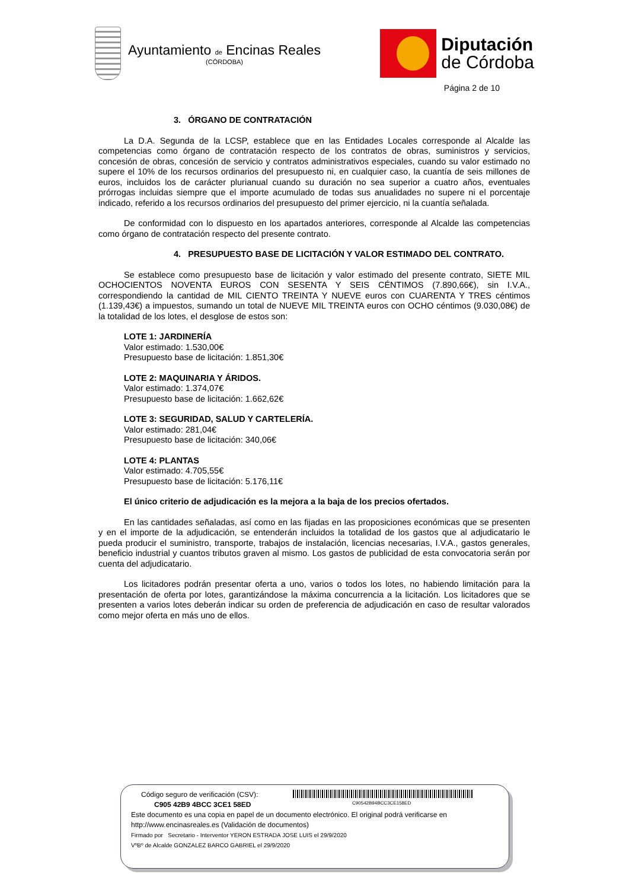Ayuntamiento de Encinas Reales
(CÓRDOBA)
Diputación
de Córdoba
Página 2 de 10
3. ÓRGANO DE CONTRATACIÓN
La D.A. Segunda de la LCSP, establece que en las Entidades Locales corresponde al Alcalde las competencias como órgano de contratación respecto de los contratos de obras, suministros y servicios, concesión de obras, concesión de servicio y contratos administrativos especiales, cuando su valor estimado no supere el 10% de los recursos ordinarios del presupuesto ni, en cualquier caso, la cuantía de seis millones de euros, incluidos los de carácter plurianual cuando su duración no sea superior a cuatro años, eventuales prórrogas incluidas siempre que el importe acumulado de todas sus anualidades no supere ni el porcentaje indicado, referido a los recursos ordinarios del presupuesto del primer ejercicio, ni la cuantía señalada.
De conformidad con lo dispuesto en los apartados anteriores, corresponde al Alcalde las competencias como órgano de contratación respecto del presente contrato.
4. PRESUPUESTO BASE DE LICITACIÓN Y VALOR ESTIMADO DEL CONTRATO.
Se establece como presupuesto base de licitación y valor estimado del presente contrato, SIETE MIL OCHOCIENTOS NOVENTA EUROS CON SESENTA Y SEIS CÉNTIMOS (7.890,66€), sin I.V.A., correspondiendo la cantidad de MIL CIENTO TREINTA Y NUEVE euros con CUARENTA Y TRES céntimos (1.139,43€) a impuestos, sumando un total de NUEVE MIL TREINTA euros con OCHO céntimos (9.030,08€) de la totalidad de los lotes, el desglose de estos son:
LOTE 1: JARDINERÍA
Valor estimado: 1.530,00€
Presupuesto base de licitación: 1.851,30€
LOTE 2: MAQUINARIA Y ÁRIDOS.
Valor estimado: 1.374,07€
Presupuesto base de licitación: 1.662,62€
LOTE 3: SEGURIDAD, SALUD Y CARTELERÍA.
Valor estimado: 281,04€
Presupuesto base de licitación: 340,06€
LOTE 4: PLANTAS
Valor estimado: 4.705,55€
Presupuesto base de licitación: 5.176,11€
El único criterio de adjudicación es la mejora a la baja de los precios ofertados.
En las cantidades señaladas, así como en las fijadas en las proposiciones económicas que se presenten y en el importe de la adjudicación, se entenderán incluidos la totalidad de los gastos que al adjudicatario le pueda producir el suministro, transporte, trabajos de instalación, licencias necesarias, I.V.A., gastos generales, beneficio industrial y cuantos tributos graven al mismo. Los gastos de publicidad de esta convocatoria serán por cuenta del adjudicatario.
Los licitadores podrán presentar oferta a uno, varios o todos los lotes, no habiendo limitación para la presentación de oferta por lotes, garantizándose la máxima concurrencia a la licitación. Los licitadores que se presenten a varios lotes deberán indicar su orden de preferencia de adjudicación en caso de resultar valorados como mejor oferta en más uno de ellos.
C90542B94BCC3CE158ED
Código seguro de verificación (CSV):
C905 42B9 4BCC 3CE1 58ED
Este documento es una copia en papel de un documento electrónico. El original podrá verificarse en
http://www.encinasreales.es (Validación de documentos)
Firmado por Secretario - Interventor YERON ESTRADA JOSE LUIS el 29/9/2020
VºBº de Alcalde GONZALEZ BARCO GABRIEL el 29/9/2020